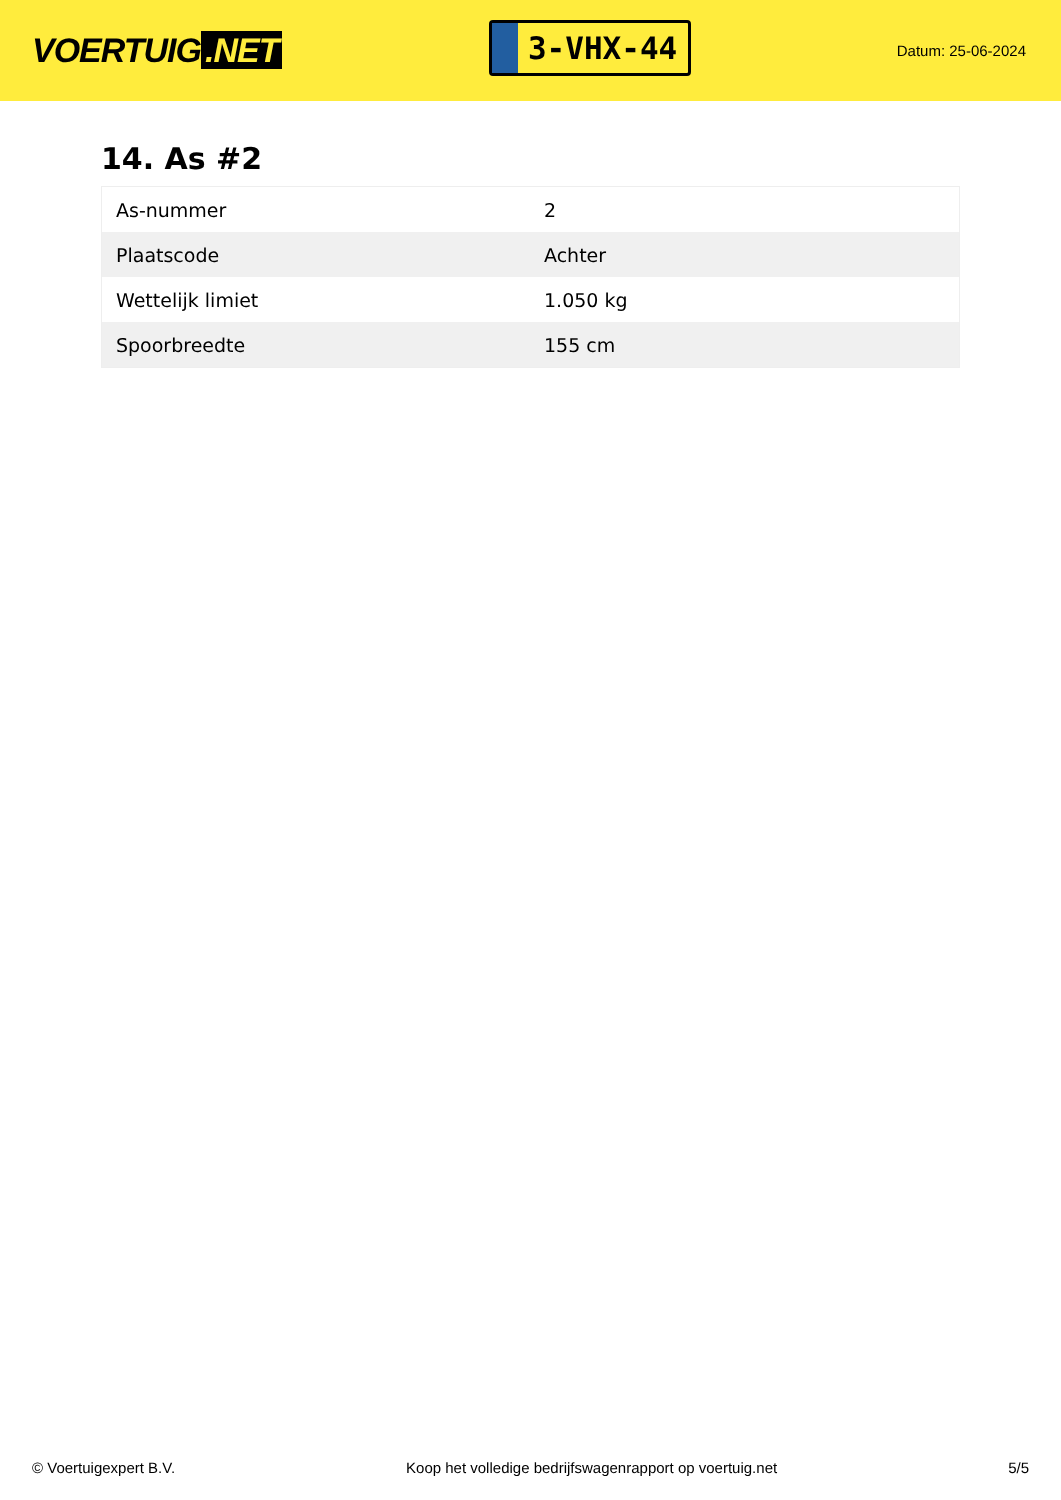VOERTUIG.NET
3-VHX-44
Datum: 25-06-2024
14. As #2
| As-nummer | 2 |
| Plaatscode | Achter |
| Wettelijk limiet | 1.050 kg |
| Spoorbreedte | 155 cm |
© Voertuigexpert B.V. Koop het volledige bedrijfswagenrapport op voertuig.net 5/5